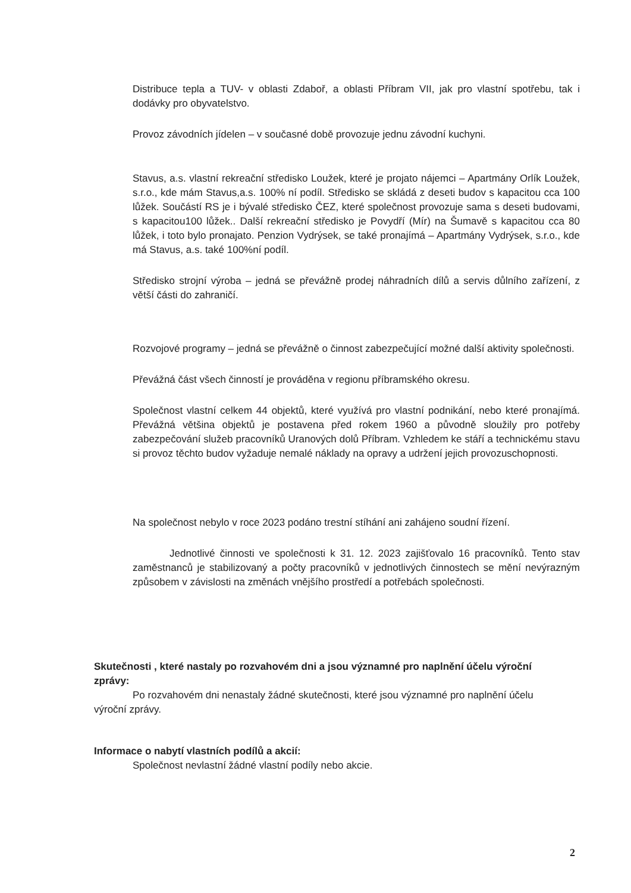Distribuce tepla a TUV- v oblasti Zdaboř, a oblasti Příbram VII, jak pro vlastní spotřebu, tak i dodávky pro obyvatelstvo.
Provoz závodních jídelen – v současné době provozuje jednu závodní kuchyni.
Stavus, a.s. vlastní rekreační středisko Loužek, které je projato nájemci – Apartmány Orlík Loužek, s.r.o., kde mám Stavus,a.s. 100% ní podíl. Středisko se skládá z deseti budov s kapacitou cca 100 lůžek. Součástí RS je i bývalé středisko ČEZ, které společnost provozuje sama s deseti budovami, s kapacitou100 lůžek.. Další rekreační středisko je Povydří (Mír) na Šumavě s kapacitou cca 80 lůžek, i toto bylo pronajato. Penzion Vydrýsek, se také pronajímá – Apartmány Vydrýsek, s.r.o., kde má Stavus, a.s. také 100%ní podíl.
Středisko strojní výroba – jedná se převážně prodej náhradních dílů a servis důlního zařízení, z větší části do zahraničí.
Rozvojové programy – jedná se převážně o činnost zabezpečující možné další aktivity společnosti.
Převážná část všech činností je prováděna v regionu příbramského okresu.
Společnost vlastní celkem 44 objektů, které využívá pro vlastní podnikání, nebo které pronajímá. Převážná většina objektů je postavena před rokem 1960 a původně sloužily pro potřeby zabezpečování služeb pracovníků Uranových dolů Příbram. Vzhledem ke stáří a technickému stavu si provoz těchto budov vyžaduje nemalé náklady na opravy a udržení jejich provozuschopnosti.
Na společnost nebylo v roce 2023 podáno trestní stíhání ani zahájeno soudní řízení.
Jednotlivé činnosti ve společnosti k 31. 12. 2023 zajišťovalo 16 pracovníků. Tento stav zaměstnanců je stabilizovaný a počty pracovníků v jednotlivých činnostech se mění nevýrazným způsobem v závislosti na změnách vnějšího prostředí a potřebách společnosti.
Skutečnosti , které nastaly po rozvahovém dni a jsou významné pro naplnění účelu výroční zprávy:
Po rozvahovém dni nenastaly žádné skutečnosti, které jsou významné pro naplnění účelu
výroční zprávy.
Informace o nabytí vlastních podílů a akcií:
Společnost nevlastní žádné vlastní podíly nebo akcie.
2